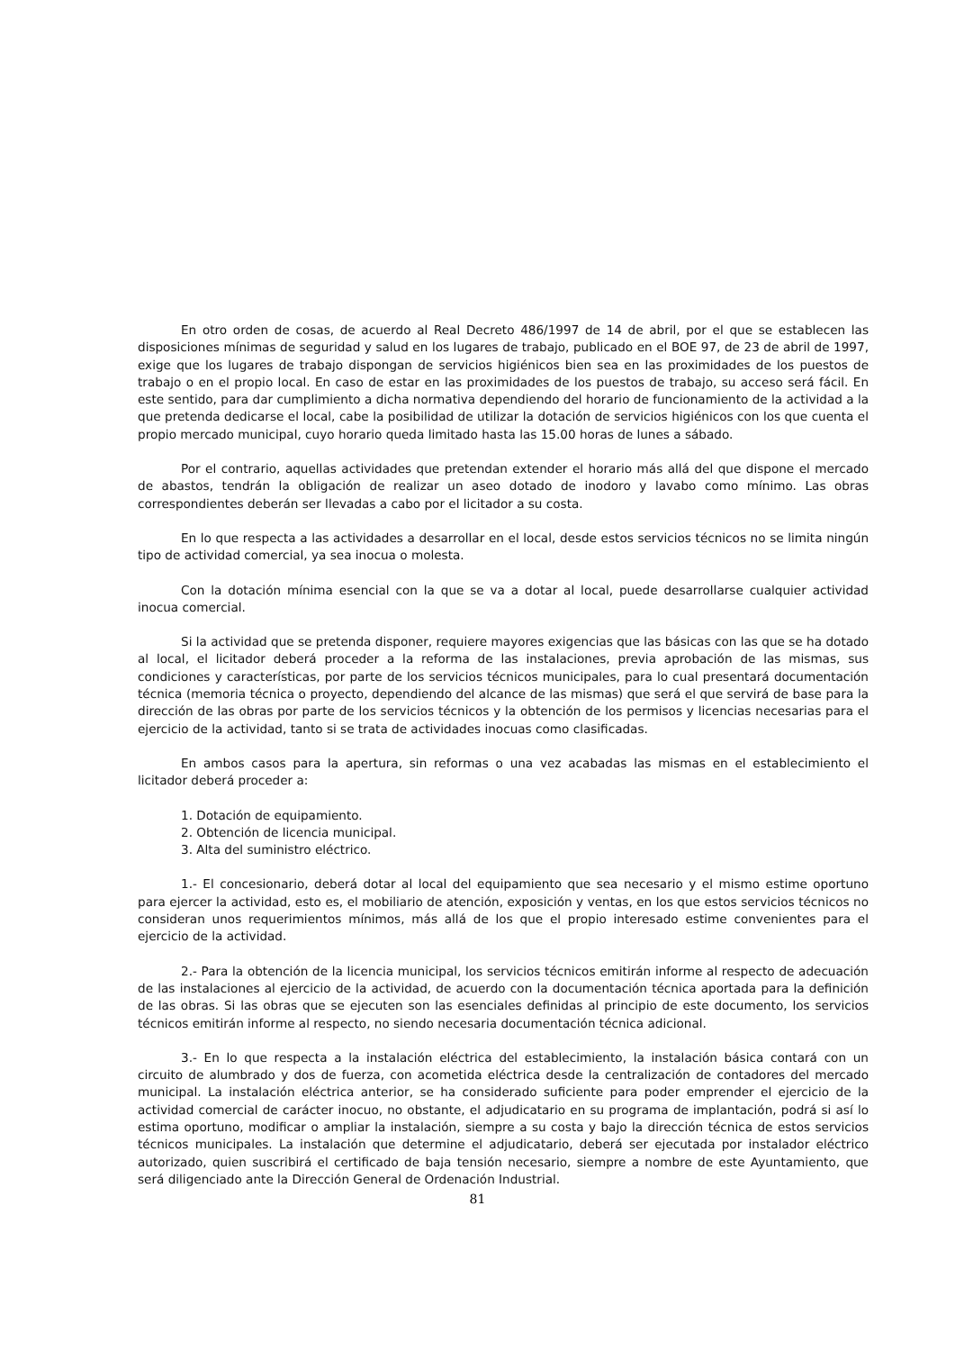En otro orden de cosas, de acuerdo al Real Decreto 486/1997 de 14 de abril, por el que se establecen las disposiciones mínimas de seguridad y salud en los lugares de trabajo, publicado en el BOE 97, de 23 de abril de 1997, exige que los lugares de trabajo dispongan de servicios higiénicos bien sea en las proximidades de los puestos de trabajo o en el propio local. En caso de estar en las proximidades de los puestos de trabajo, su acceso será fácil. En este sentido, para dar cumplimiento a dicha normativa dependiendo del horario de funcionamiento de la actividad a la que pretenda dedicarse el local, cabe la posibilidad de utilizar la dotación de servicios higiénicos con los que cuenta el propio mercado municipal, cuyo horario queda limitado hasta las 15.00 horas de lunes a sábado.
Por el contrario, aquellas actividades que pretendan extender el horario más allá del que dispone el mercado de abastos, tendrán la obligación de realizar un aseo dotado de inodoro y lavabo como mínimo. Las obras correspondientes deberán ser llevadas a cabo por el licitador a su costa.
En lo que respecta a las actividades a desarrollar en el local, desde estos servicios técnicos no se limita ningún tipo de actividad comercial, ya sea inocua o molesta.
Con la dotación mínima esencial con la que se va a dotar al local, puede desarrollarse cualquier actividad inocua comercial.
Si la actividad que se pretenda disponer, requiere mayores exigencias que las básicas con las que se ha dotado al local, el licitador deberá proceder a la reforma de las instalaciones, previa aprobación de las mismas, sus condiciones y características, por parte de los servicios técnicos municipales, para lo cual presentará documentación técnica (memoria técnica o proyecto, dependiendo del alcance de las mismas) que será el que servirá de base para la dirección de las obras por parte de los servicios técnicos y la obtención de los permisos y licencias necesarias para el ejercicio de la actividad, tanto si se trata de actividades inocuas como clasificadas.
En ambos casos para la apertura, sin reformas o una vez acabadas las mismas en el establecimiento el licitador deberá proceder a:
1. Dotación de equipamiento.
2. Obtención de licencia municipal.
3. Alta del suministro eléctrico.
1.- El concesionario, deberá dotar al local del equipamiento que sea necesario y el mismo estime oportuno para ejercer la actividad, esto es, el mobiliario de atención, exposición y ventas, en los que estos servicios técnicos no consideran unos requerimientos mínimos, más allá de los que el propio interesado estime convenientes para el ejercicio de la actividad.
2.- Para la obtención de la licencia municipal, los servicios técnicos emitirán informe al respecto de adecuación de las instalaciones al ejercicio de la actividad, de acuerdo con la documentación técnica aportada para la definición de las obras. Si las obras que se ejecuten son las esenciales definidas al principio de este documento, los servicios técnicos emitirán informe al respecto, no siendo necesaria documentación técnica adicional.
3.- En lo que respecta a la instalación eléctrica del establecimiento, la instalación básica contará con un circuito de alumbrado y dos de fuerza, con acometida eléctrica desde la centralización de contadores del mercado municipal. La instalación eléctrica anterior, se ha considerado suficiente para poder emprender el ejercicio de la actividad comercial de carácter inocuo, no obstante, el adjudicatario en su programa de implantación, podrá si así lo estima oportuno, modificar o ampliar la instalación, siempre a su costa y bajo la dirección técnica de estos servicios técnicos municipales. La instalación que determine el adjudicatario, deberá ser ejecutada por instalador eléctrico autorizado, quien suscribirá el certificado de baja tensión necesario, siempre a nombre de este Ayuntamiento, que será diligenciado ante la Dirección General de Ordenación Industrial.
81